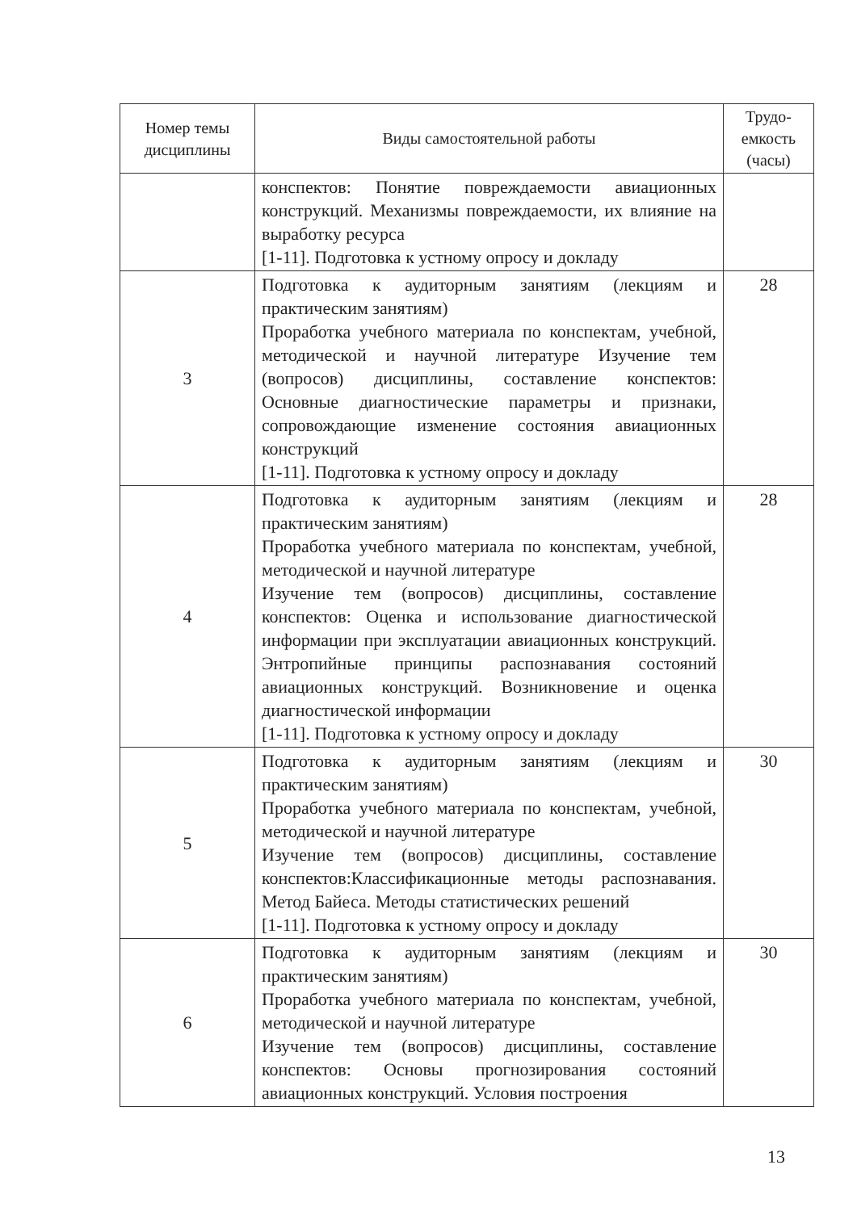| Номер темы дисциплины | Виды самостоятельной работы | Трудо-емкость (часы) |
| --- | --- | --- |
| | конспектов: Понятие повреждаемости авиационных конструкций. Механизмы повреждаемости, их влияние на выработку ресурса [1-11]. Подготовка к устному опросу и докладу | |
| 3 | Подготовка к аудиторным занятиям (лекциям и практическим занятиям) Проработка учебного материала по конспектам, учебной, методической и научной литературе Изучение тем (вопросов) дисциплины, составление конспектов: Основные диагностические параметры и признаки, сопровождающие изменение состояния авиационных конструкций [1-11]. Подготовка к устному опросу и докладу | 28 |
| 4 | Подготовка к аудиторным занятиям (лекциям и практическим занятиям) Проработка учебного материала по конспектам, учебной, методической и научной литературе Изучение тем (вопросов) дисциплины, составление конспектов: Оценка и использование диагностической информации при эксплуатации авиационных конструкций. Энтропийные принципы распознавания состояний авиационных конструкций. Возникновение и оценка диагностической информации [1-11]. Подготовка к устному опросу и докладу | 28 |
| 5 | Подготовка к аудиторным занятиям (лекциям и практическим занятиям) Проработка учебного материала по конспектам, учебной, методической и научной литературе Изучение тем (вопросов) дисциплины, составление конспектов:Классификационные методы распознавания. Метод Байеса. Методы статистических решений [1-11]. Подготовка к устному опросу и докладу | 30 |
| 6 | Подготовка к аудиторным занятиям (лекциям и практическим занятиям) Проработка учебного материала по конспектам, учебной, методической и научной литературе Изучение тем (вопросов) дисциплины, составление конспектов: Основы прогнозирования состояний авиационных конструкций. Условия построения | 30 |
13